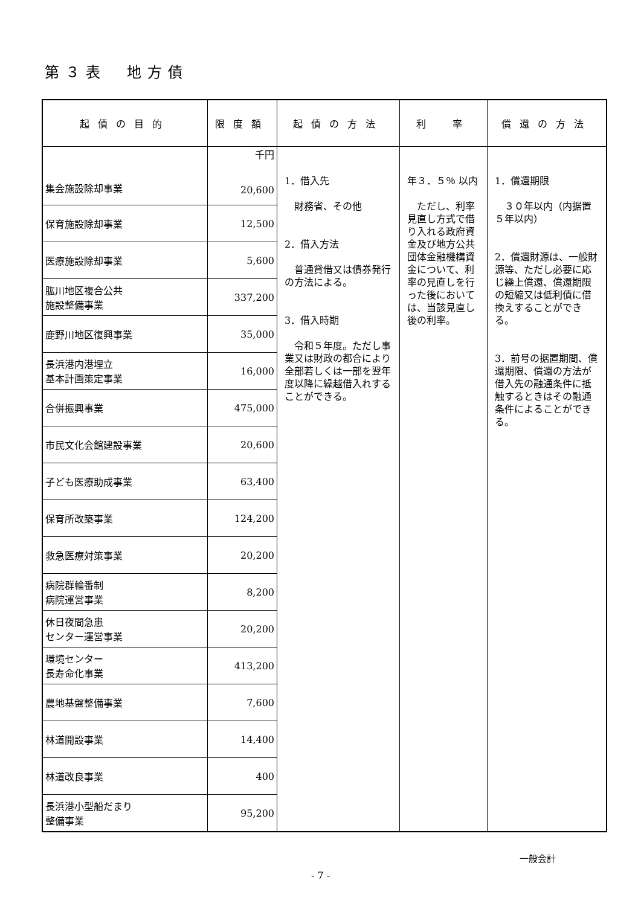第３表　地方債
| 起債の目的 | 限度額 | 起債の方法 | 利 率 | 償還の方法 |
| --- | --- | --- | --- | --- |
| 集会施設除却事業 | 千円 20,600 | 1．借入先 財務省、その他 2．借入方法 普通貸借又は債券発行の方法による。 3．借入時期 令和５年度。ただし事業又は財政の都合により全部若しくは一部を翌年度以降に繰越借入れすることができる。 | 年３．５％ 以内 ただし、利率見直し方式で借り入れる政府資金及び地方公共団体金融機構資金について、利率の見直しを行った後においては、当該見直し後の利率。 | 1．償還期限 ３０年以内（内据置５年以内） 2．償還財源は、一般財源等、ただし必要に応じ繰上償還、償還期限の短縮又は低利債に借換えすることができる。 3．前号の据置期間、償還期限、償還の方法が借入先の融通条件に抵触するときはその融通条件によることができる。 |
| 保育施設除却事業 | 12,500 | | | |
| 医療施設除却事業 | 5,600 | | | |
| 肱川地区複合公共 施設整備事業 | 337,200 | | | |
| 鹿野川地区復興事業 | 35,000 | | | |
| 長浜港内港埋立 基本計画策定事業 | 16,000 | | | |
| 合併振興事業 | 475,000 | | | |
| 市民文化会館建設事業 | 20,600 | | | |
| 子ども医療助成事業 | 63,400 | | | |
| 保育所改築事業 | 124,200 | | | |
| 救急医療対策事業 | 20,200 | | | |
| 病院群輪番制 病院運営事業 | 8,200 | | | |
| 休日夜間急患 センター運営事業 | 20,200 | | | |
| 環境センター 長寿命化事業 | 413,200 | | | |
| 農地基盤整備事業 | 7,600 | | | |
| 林道開設事業 | 14,400 | | | |
| 林道改良事業 | 400 | | | |
| 長浜港小型船だまり 整備事業 | 95,200 | | | |
一般会計
- 7 -